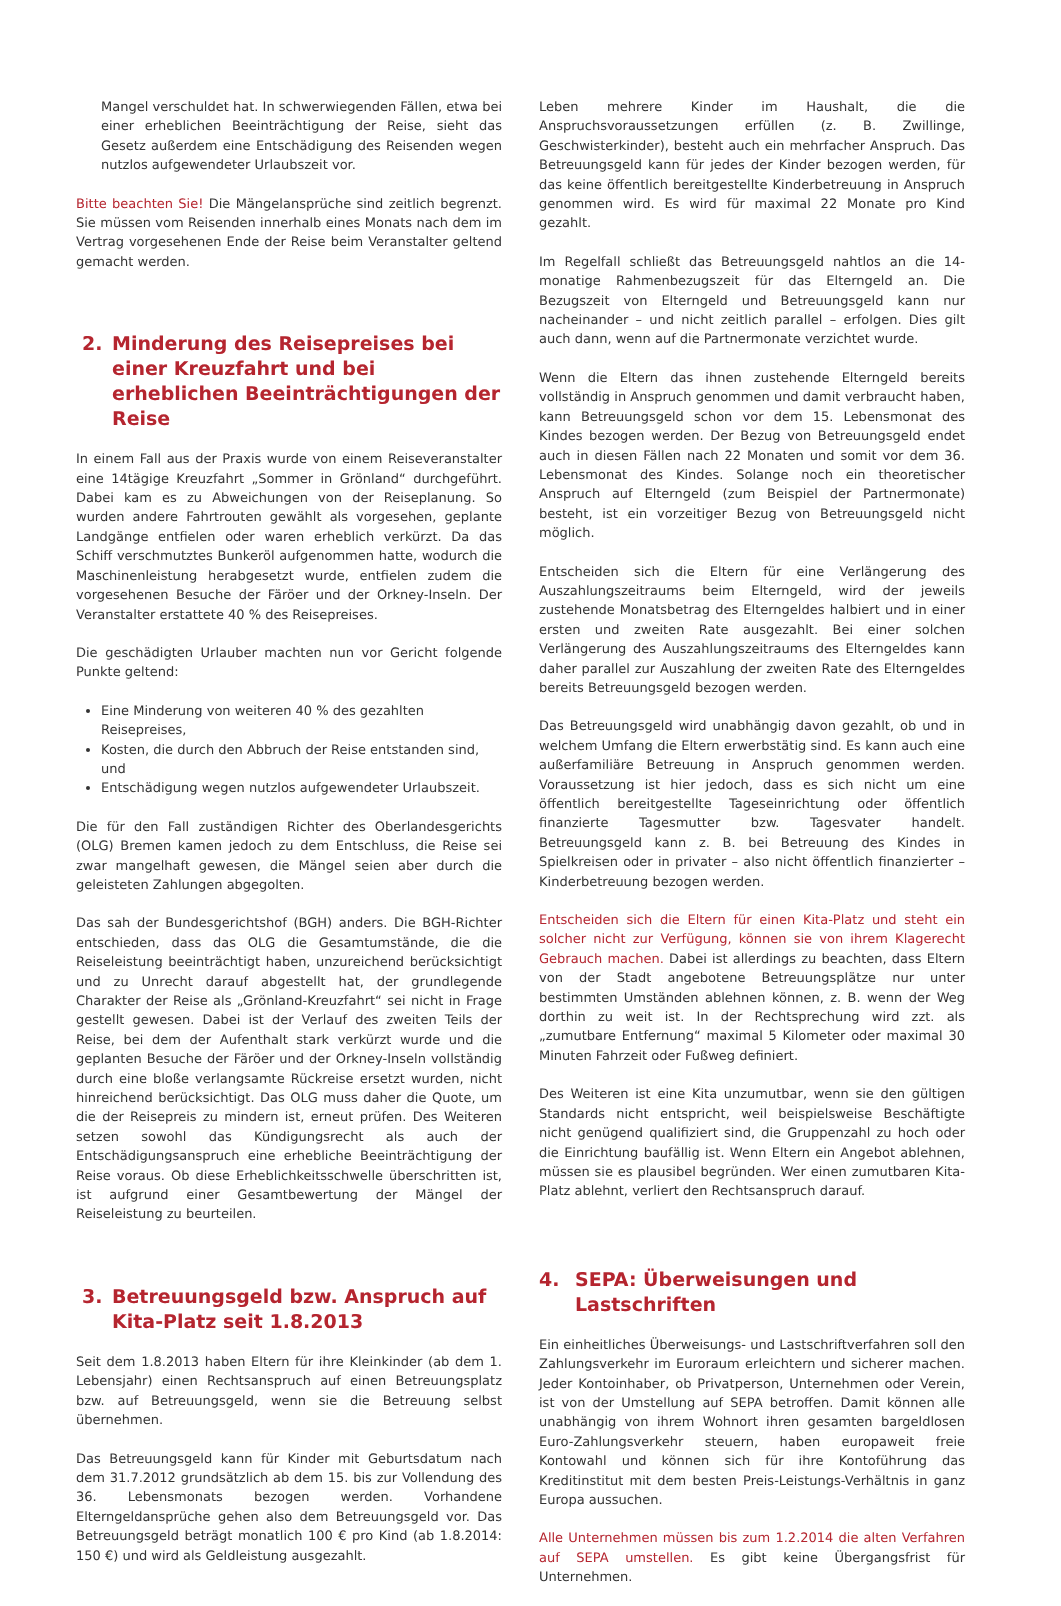Mangel verschuldet hat. In schwerwiegenden Fällen, etwa bei einer erheblichen Beeinträchtigung der Reise, sieht das Gesetz außerdem eine Entschädigung des Reisenden wegen nutzlos aufgewendeter Urlaubszeit vor.
Bitte beachten Sie! Die Mängelansprüche sind zeitlich begrenzt. Sie müssen vom Reisenden innerhalb eines Monats nach dem im Vertrag vorgesehenen Ende der Reise beim Veranstalter geltend gemacht werden.
2. Minderung des Reisepreises bei einer Kreuzfahrt und bei erheblichen Beeinträchtigungen der Reise
In einem Fall aus der Praxis wurde von einem Reiseveranstalter eine 14tägige Kreuzfahrt „Sommer in Grönland“ durchgeführt. Dabei kam es zu Abweichungen von der Reiseplanung. So wurden andere Fahrtrouten gewählt als vorgesehen, geplante Landgänge entfielen oder waren erheblich verkürzt. Da das Schiff verschmutztes Bunkeröl aufgenommen hatte, wodurch die Maschinenleistung herabgesetzt wurde, entfielen zudem die vorgesehenen Besuche der Färöer und der Orkney-Inseln. Der Veranstalter erstattete 40 % des Reisepreises.
Die geschädigten Urlauber machten nun vor Gericht folgende Punkte geltend:
Eine Minderung von weiteren 40 % des gezahlten Reisepreises,
Kosten, die durch den Abbruch der Reise entstanden sind, und
Entschädigung wegen nutzlos aufgewendeter Urlaubszeit.
Die für den Fall zuständigen Richter des Oberlandesgerichts (OLG) Bremen kamen jedoch zu dem Entschluss, die Reise sei zwar mangelhaft gewesen, die Mängel seien aber durch die geleisteten Zahlungen abgegolten.
Das sah der Bundesgerichtshof (BGH) anders. Die BGH-Richter entschieden, dass das OLG die Gesamtumstände, die die Reiseleistung beeinträchtigt haben, unzureichend berücksichtigt und zu Unrecht darauf abgestellt hat, der grundlegende Charakter der Reise als „Grönland-Kreuzfahrt“ sei nicht in Frage gestellt gewesen. Dabei ist der Verlauf des zweiten Teils der Reise, bei dem der Aufenthalt stark verkürzt wurde und die geplanten Besuche der Färöer und der Orkney-Inseln vollständig durch eine bloße verlangsamte Rückreise ersetzt wurden, nicht hinreichend berücksichtigt. Das OLG muss daher die Quote, um die der Reisepreis zu mindern ist, erneut prüfen. Des Weiteren setzen sowohl das Kündigungsrecht als auch der Entschädigungsanspruch eine erhebliche Beeinträchtigung der Reise voraus. Ob diese Erheblichkeitsschwelle überschritten ist, ist aufgrund einer Gesamtbewertung der Mängel der Reiseleistung zu beurteilen.
3. Betreuungsgeld bzw. Anspruch auf Kita-Platz seit 1.8.2013
Seit dem 1.8.2013 haben Eltern für ihre Kleinkinder (ab dem 1. Lebensjahr) einen Rechtsanspruch auf einen Betreuungsplatz bzw. auf Betreuungsgeld, wenn sie die Betreuung selbst übernehmen.
Das Betreuungsgeld kann für Kinder mit Geburtsdatum nach dem 31.7.2012 grundsätzlich ab dem 15. bis zur Vollendung des 36. Lebensmonats bezogen werden. Vorhandene Elterngeldansprüche gehen also dem Betreuungsgeld vor. Das Betreuungsgeld beträgt monatlich 100 € pro Kind (ab 1.8.2014: 150 €) und wird als Geldleistung ausgezahlt.
Leben mehrere Kinder im Haushalt, die die Anspruchsvoraussetzungen erfüllen (z. B. Zwillinge, Geschwisterkinder), besteht auch ein mehrfacher Anspruch. Das Betreuungsgeld kann für jedes der Kinder bezogen werden, für das keine öffentlich bereitgestellte Kinderbetreuung in Anspruch genommen wird. Es wird für maximal 22 Monate pro Kind gezahlt.
Im Regelfall schließt das Betreuungsgeld nahtlos an die 14-monatige Rahmenbezugszeit für das Elterngeld an. Die Bezugszeit von Elterngeld und Betreuungsgeld kann nur nacheinander – und nicht zeitlich parallel – erfolgen. Dies gilt auch dann, wenn auf die Partnermonate verzichtet wurde.
Wenn die Eltern das ihnen zustehende Elterngeld bereits vollständig in Anspruch genommen und damit verbraucht haben, kann Betreuungsgeld schon vor dem 15. Lebensmonat des Kindes bezogen werden. Der Bezug von Betreuungsgeld endet auch in diesen Fällen nach 22 Monaten und somit vor dem 36. Lebensmonat des Kindes. Solange noch ein theoretischer Anspruch auf Elterngeld (zum Beispiel der Partnermonate) besteht, ist ein vorzeitiger Bezug von Betreuungsgeld nicht möglich.
Entscheiden sich die Eltern für eine Verlängerung des Auszahlungszeitraums beim Elterngeld, wird der jeweils zustehende Monatsbetrag des Elterngeldes halbiert und in einer ersten und zweiten Rate ausgezahlt. Bei einer solchen Verlängerung des Auszahlungszeitraums des Elterngeldes kann daher parallel zur Auszahlung der zweiten Rate des Elterngeldes bereits Betreuungsgeld bezogen werden.
Das Betreuungsgeld wird unabhängig davon gezahlt, ob und in welchem Umfang die Eltern erwerbstätig sind. Es kann auch eine außerfamiliäre Betreuung in Anspruch genommen werden. Voraussetzung ist hier jedoch, dass es sich nicht um eine öffentlich bereitgestellte Tageseinrichtung oder öffentlich finanzierte Tagesmutter bzw. Tagesvater handelt. Betreuungsgeld kann z. B. bei Betreuung des Kindes in Spielkreisen oder in privater – also nicht öffentlich finanzierter – Kinderbetreuung bezogen werden.
Entscheiden sich die Eltern für einen Kita-Platz und steht ein solcher nicht zur Verfügung, können sie von ihrem Klagerecht Gebrauch machen. Dabei ist allerdings zu beachten, dass Eltern von der Stadt angebotene Betreuungsplätze nur unter bestimmten Umständen ablehnen können, z. B. wenn der Weg dorthin zu weit ist. In der Rechtsprechung wird zzt. als „zumutbare Entfernung“ maximal 5 Kilometer oder maximal 30 Minuten Fahrzeit oder Fußweg definiert.
Des Weiteren ist eine Kita unzumutbar, wenn sie den gültigen Standards nicht entspricht, weil beispielsweise Beschäftigte nicht genügend qualifiziert sind, die Gruppenzahl zu hoch oder die Einrichtung baufällig ist. Wenn Eltern ein Angebot ablehnen, müssen sie es plausibel begründen. Wer einen zumutbaren Kita-Platz ablehnt, verliert den Rechtsanspruch darauf.
4. SEPA: Überweisungen und Lastschriften
Ein einheitliches Überweisungs- und Lastschriftverfahren soll den Zahlungsverkehr im Euroraum erleichtern und sicherer machen. Jeder Kontoinhaber, ob Privatperson, Unternehmen oder Verein, ist von der Umstellung auf SEPA betroffen. Damit können alle unabhängig von ihrem Wohnort ihren gesamten bargeldlosen Euro-Zahlungsverkehr steuern, haben europaweit freie Kontowahl und können sich für ihre Kontoführung das Kreditinstitut mit dem besten Preis-Leistungs-Verhältnis in ganz Europa aussuchen.
Alle Unternehmen müssen bis zum 1.2.2014 die alten Verfahren auf SEPA umstellen. Es gibt keine Übergangsfrist für Unternehmen.